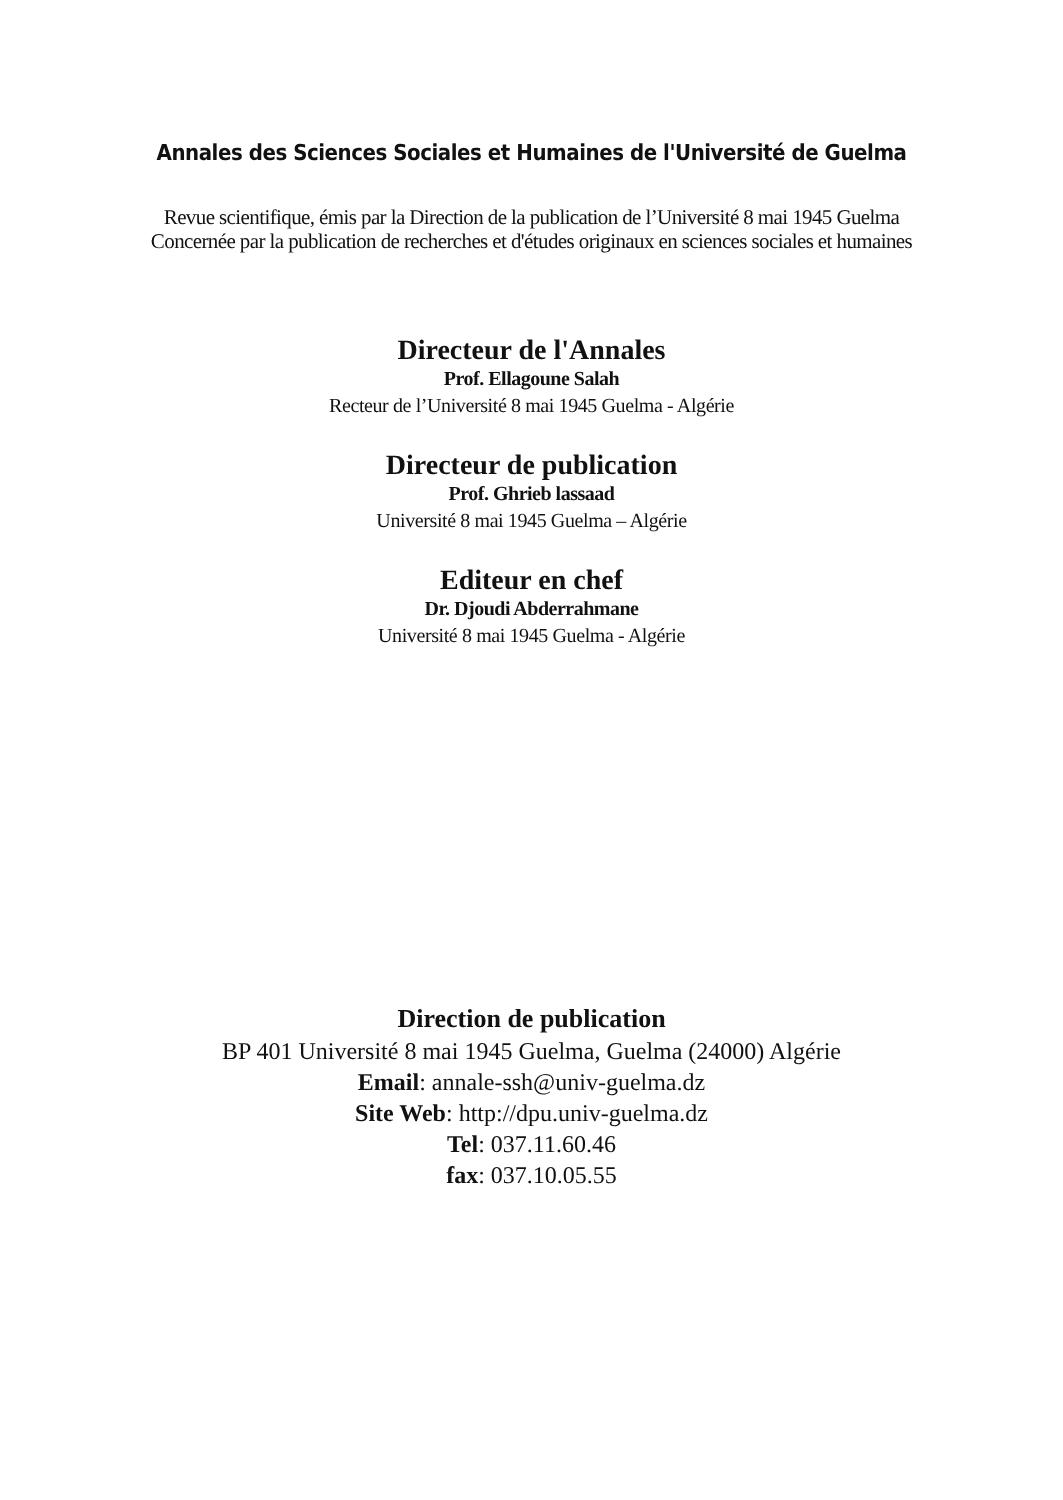Annales des Sciences Sociales et Humaines de l'Université de Guelma
Revue scientifique, émis par la Direction de la publication de l’Université 8 mai 1945 Guelma
Concernée par la publication de recherches et d'études originaux en sciences sociales et humaines
Directeur de l'Annales
Prof. Ellagoune Salah
Recteur de l’Université 8 mai 1945 Guelma - Algérie
Directeur de publication
Prof. Ghrieb lassaad
Université 8 mai 1945 Guelma – Algérie
Editeur en chef
Dr. Djoudi Abderrahmane
Université 8 mai 1945 Guelma - Algérie
Direction de publication
BP 401 Université 8 mai 1945 Guelma, Guelma (24000) Algérie
Email: annale-ssh@univ-guelma.dz
Site Web: http://dpu.univ-guelma.dz
Tel: 037.11.60.46
fax: 037.10.05.55